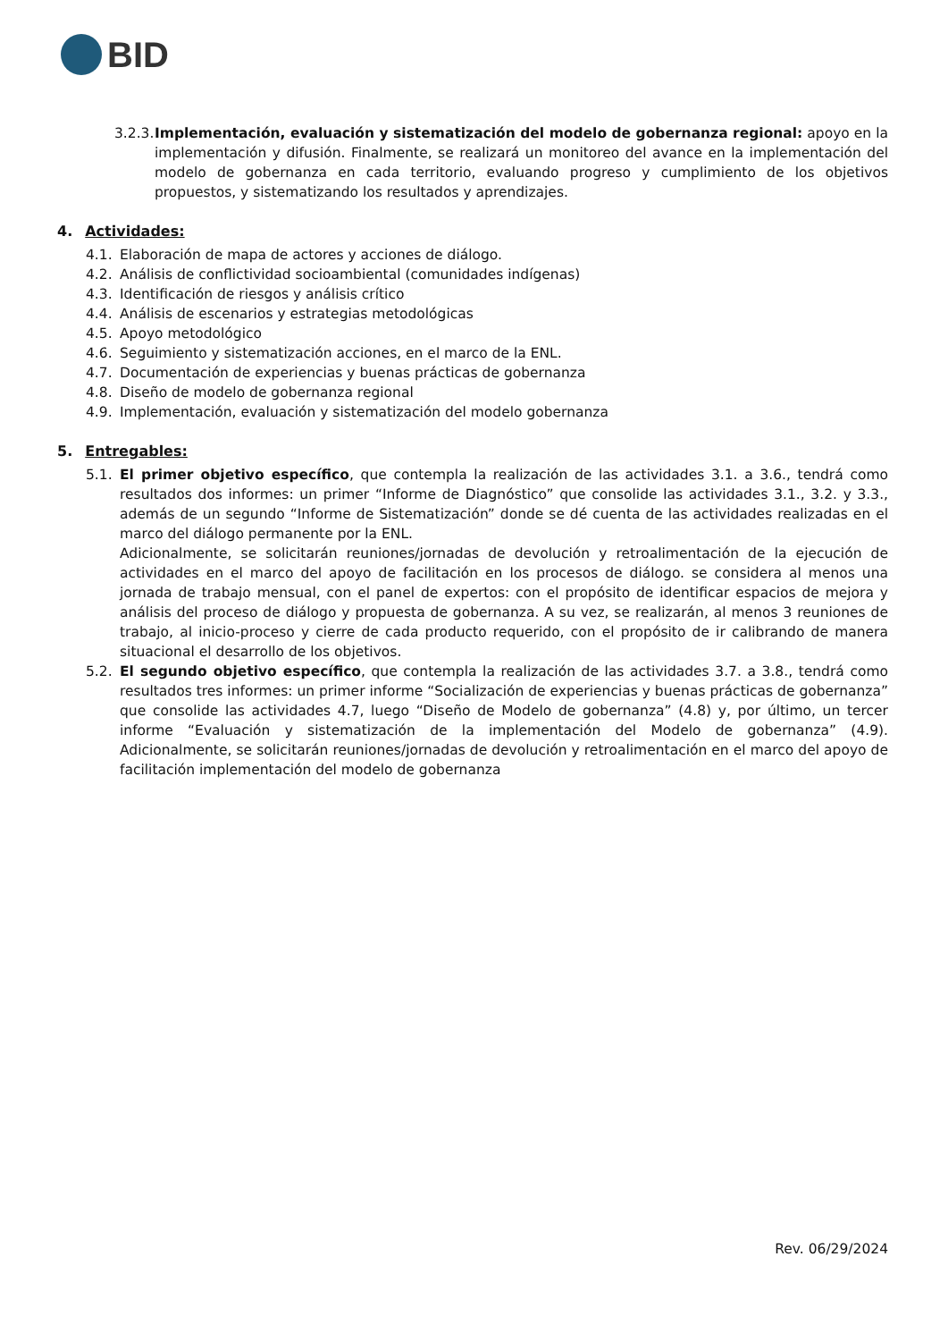BID
3.2.3.
Implementación, evaluación y sistematización del modelo de gobernanza regional: apoyo en la implementación y difusión. Finalmente, se realizará un monitoreo del avance en la implementación del modelo de gobernanza en cada territorio, evaluando progreso y cumplimiento de los objetivos propuestos, y sistematizando los resultados y aprendizajes.
4. Actividades:
4.1. Elaboración de mapa de actores y acciones de diálogo.
4.2. Análisis de conflictividad socioambiental (comunidades indígenas)
4.3. Identificación de riesgos y análisis crítico
4.4. Análisis de escenarios y estrategias metodológicas
4.5. Apoyo metodológico
4.6. Seguimiento y sistematización acciones, en el marco de la ENL.
4.7. Documentación de experiencias y buenas prácticas de gobernanza
4.8. Diseño de modelo de gobernanza regional
4.9. Implementación, evaluación y sistematización del modelo gobernanza
5. Entregables:
5.1. El primer objetivo específico, que contempla la realización de las actividades 3.1. a 3.6., tendrá como resultados dos informes: un primer “Informe de Diagnóstico” que consolide las actividades 3.1., 3.2. y 3.3., además de un segundo “Informe de Sistematización” donde se dé cuenta de las actividades realizadas en el marco del diálogo permanente por la ENL.
Adicionalmente, se solicitarán reuniones/jornadas de devolución y retroalimentación de la ejecución de actividades en el marco del apoyo de facilitación en los procesos de diálogo. se considera al menos una jornada de trabajo mensual, con el panel de expertos: con el propósito de identificar espacios de mejora y análisis del proceso de diálogo y propuesta de gobernanza. A su vez, se realizarán, al menos 3 reuniones de trabajo, al inicio-proceso y cierre de cada producto requerido, con el propósito de ir calibrando de manera situacional el desarrollo de los objetivos.
5.2. El segundo objetivo específico, que contempla la realización de las actividades 3.7. a 3.8., tendrá como resultados tres informes: un primer informe “Socialización de experiencias y buenas prácticas de gobernanza” que consolide las actividades 4.7, luego “Diseño de Modelo de gobernanza” (4.8) y, por último, un tercer informe “Evaluación y sistematización de la implementación del Modelo de gobernanza” (4.9). Adicionalmente, se solicitarán reuniones/jornadas de devolución y retroalimentación en el marco del apoyo de facilitación implementación del modelo de gobernanza
Rev. 06/29/2024